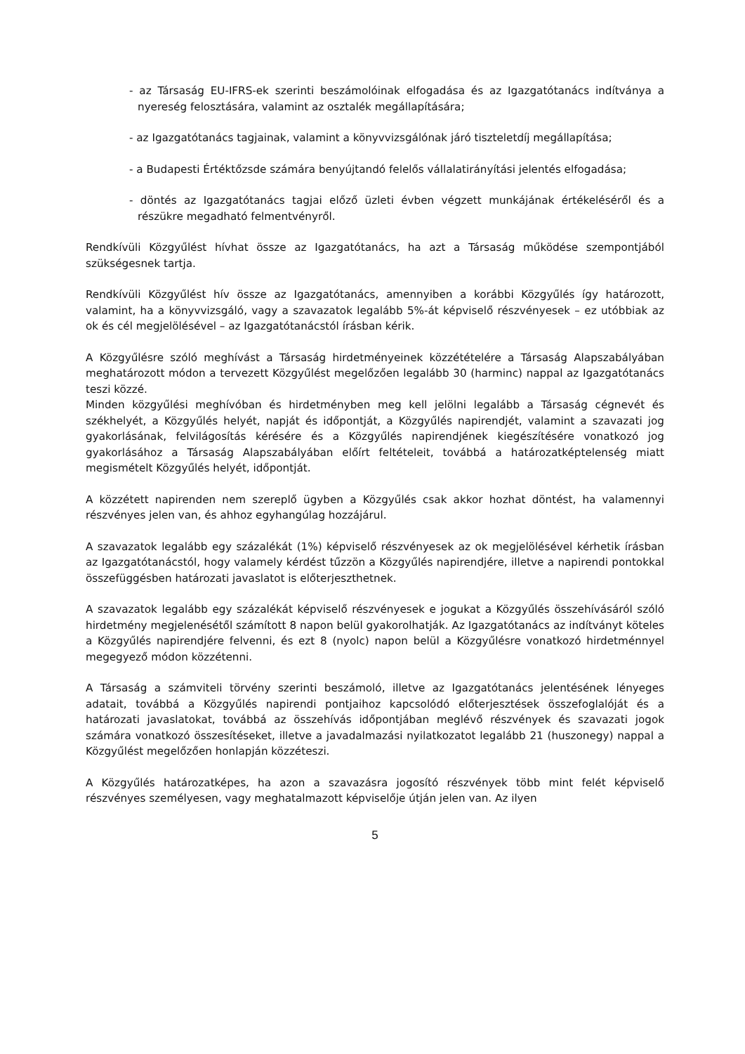- az Társaság EU-IFRS-ek szerinti beszámolóinak elfogadása és az Igazgatótanács indítványa a nyereség felosztására, valamint az osztalék megállapítására;
- az Igazgatótanács tagjainak, valamint a könyvvizsgálónak járó tiszteletdíj megállapítása;
- a Budapesti Értéktőzsde számára benyújtandó felelős vállalatirányítási jelentés elfogadása;
- döntés az Igazgatótanács tagjai előző üzleti évben végzett munkájának értékeléséről és a részükre megadható felmentvényről.
Rendkívüli Közgyűlést hívhat össze az Igazgatótanács, ha azt a Társaság működése szempontjából szükségesnek tartja.
Rendkívüli Közgyűlést hív össze az Igazgatótanács, amennyiben a korábbi Közgyűlés így határozott, valamint, ha a könyvvizsgáló, vagy a szavazatok legalább 5%-át képviselő részvényesek – ez utóbbiak az ok és cél megjelölésével – az Igazgatótanácstól írásban kérik.
A Közgyűlésre szóló meghívást a Társaság hirdetményeinek közzétételére a Társaság Alapszabályában meghatározott módon a tervezett Közgyűlést megelőzően legalább 30 (harminc) nappal az Igazgatótanács teszi közzé.
Minden közgyűlési meghívóban és hirdetményben meg kell jelölni legalább a Társaság cégnevét és székhelyét, a Közgyűlés helyét, napját és időpontját, a Közgyűlés napirendjét, valamint a szavazati jog gyakorlásának, felvilágosítás kérésére és a Közgyűlés napirendjének kiegészítésére vonatkozó jog gyakorlásához a Társaság Alapszabályában előírt feltételeit, továbbá a határozatképtelenség miatt megismételt Közgyűlés helyét, időpontját.
A közzétett napirenden nem szereplő ügyben a Közgyűlés csak akkor hozhat döntést, ha valamennyi részvényes jelen van, és ahhoz egyhangúlag hozzájárul.
A szavazatok legalább egy százalékát (1%) képviselő részvényesek az ok megjelölésével kérhetik írásban az Igazgatótanácstól, hogy valamely kérdést tűzzön a Közgyűlés napirendjére, illetve a napirendi pontokkal összefüggésben határozati javaslatot is előterjeszthetnek.
A szavazatok legalább egy százalékát képviselő részvényesek e jogukat a Közgyűlés összehívásáról szóló hirdetmény megjelenésétől számított 8 napon belül gyakorolhatják. Az Igazgatótanács az indítványt köteles a Közgyűlés napirendjére felvenni, és ezt 8 (nyolc) napon belül a Közgyűlésre vonatkozó hirdetménnyel megegyező módon közzétenni.
A Társaság a számviteli törvény szerinti beszámoló, illetve az Igazgatótanács jelentésének lényeges adatait, továbbá a Közgyűlés napirendi pontjaihoz kapcsolódó előterjesztések összefoglalóját és a határozati javaslatokat, továbbá az összehívás időpontjában meglévő részvények és szavazati jogok számára vonatkozó összesítéseket, illetve a javadalmazási nyilatkozatot legalább 21 (huszonegy) nappal a Közgyűlést megelőzően honlapján közzéteszi.
A Közgyűlés határozatképes, ha azon a szavazásra jogosító részvények több mint felét képviselő részvényes személyesen, vagy meghatalmazott képviselője útján jelen van. Az ilyen
5